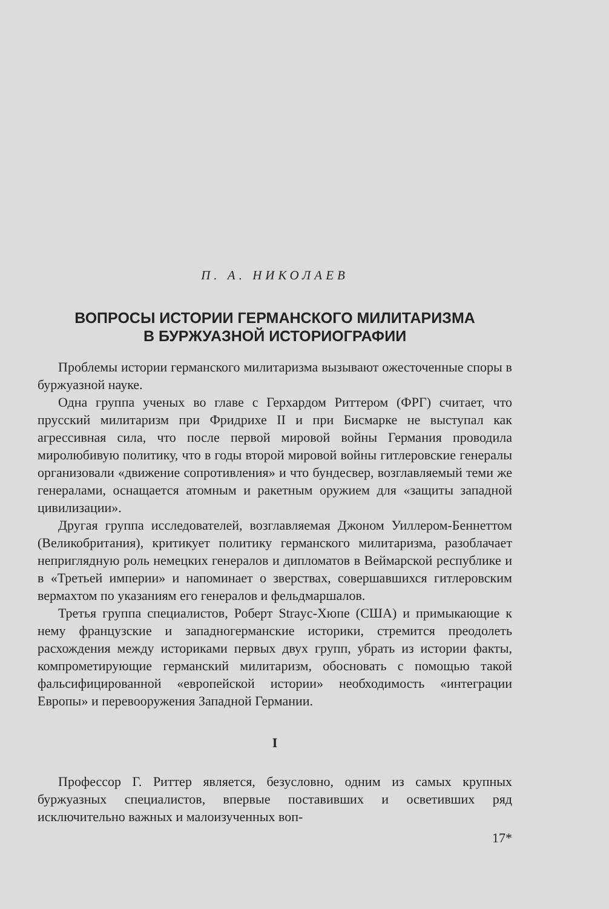П. А. НИКОЛАЕВ
ВОПРОСЫ ИСТОРИИ ГЕРМАНСКОГО МИЛИТАРИЗМА
В БУРЖУАЗНОЙ ИСТОРИОГРАФИИ
Проблемы истории германского милитаризма вызывают ожесточенные споры в буржуазной науке.
Одна группа ученых во главе с Герхардом Риттером (ФРГ) считает, что прусский милитаризм при Фридрихе II и при Бисмарке не выступал как агрессивная сила, что после первой мировой войны Германия проводила миролюбивую политику, что в годы второй мировой войны гитлеровские генералы организовали «движение сопротивления» и что бундесвер, возглавляемый теми же генералами, оснащается атомным и ракетным оружием для «защиты западной цивилизации».
Другая группа исследователей, возглавляемая Джоном Уиллером-Беннеттом (Великобритания), критикует политику германского милитаризма, разоблачает неприглядную роль немецких генералов и дипломатов в Веймарской республике и в «Третьей империи» и напоминает о зверствах, совершавшихся гитлеровским вермахтом по указаниям его генералов и фельдмаршалов.
Третья группа специалистов, Роберт Straус-Хюпе (США) и примыкающие к нему французские и западногерманские историки, стремится преодолеть расхождения между историками первых двух групп, убрать из истории факты, компрометирующие германский милитаризм, обосновать с помощью такой фальсифицированной «европейской истории» необходимость «интеграции Европы» и перевооружения Западной Германии.
I
Профессор Г. Риттер является, безусловно, одним из самых крупных буржуазных специалистов, впервые поставивших и осветивших ряд исключительно важных и малоизученных воп-
17*